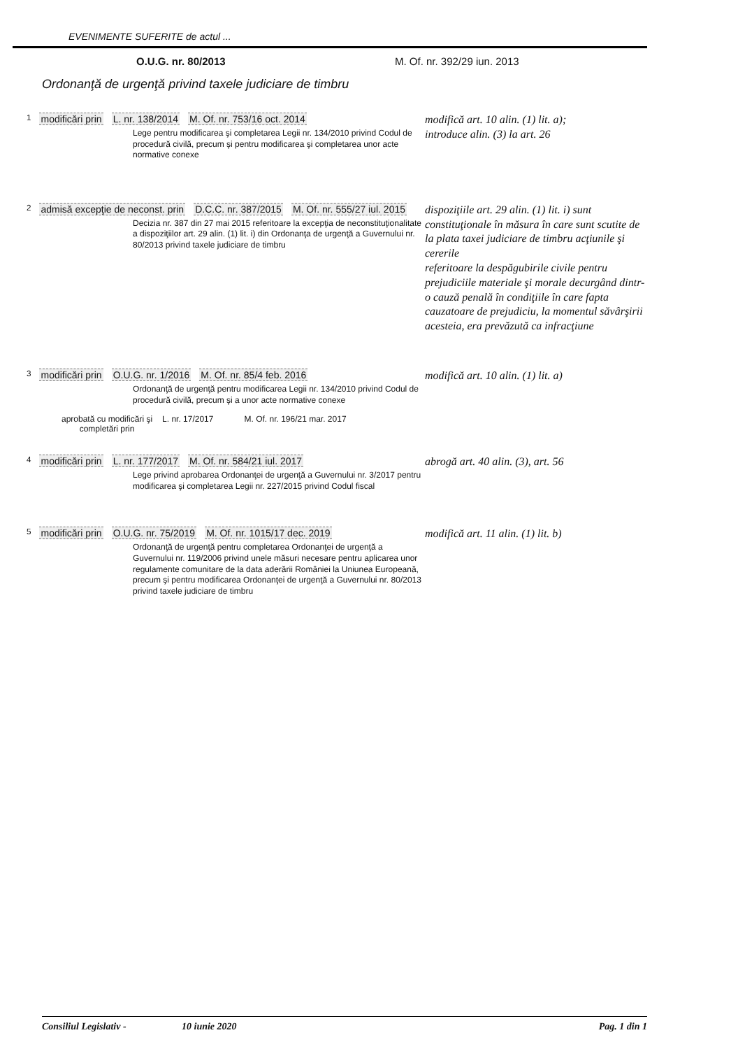EVENIMENTE SUFERITE de actul ...
O.U.G. nr. 80/2013 M. Of. nr. 392/29 iun. 2013
Ordonanţă de urgenţă privind taxele judiciare de timbru
1 modificări prin L. nr. 138/2014 M. Of. nr. 753/16 oct. 2014
Lege pentru modificarea şi completarea Legii nr. 134/2010 privind Codul de procedură civilă, precum şi pentru modificarea şi completarea unor acte normative conexe
modifică art. 10 alin. (1) lit. a);
introduce alin. (3) la art. 26
2 admisă excepţie de neconst. prin D.C.C. nr. 387/2015 M. Of. nr. 555/27 iul. 2015
Decizia nr. 387 din 27 mai 2015 referitoare la excepţia de neconstituţionalitate a dispoziţiilor art. 29 alin. (1) lit. i) din Ordonanţa de urgenţă a Guvernului nr. 80/2013 privind taxele judiciare de timbru
dispoziţiile art. 29 alin. (1) lit. i) sunt constituţionale în măsura în care sunt scutite de la plata taxei judiciare de timbru acţiunile şi cererile
referitoare la despăgubirile civile pentru prejudiciile materiale şi morale decurgând dintr-o cauză penală în condiţiile în care fapta cauzatoare de prejudiciu, la momentul săvârşirii acesteia, era prevăzută ca infracţiune
3 modificări prin O.U.G. nr. 1/2016 M. Of. nr. 85/4 feb. 2016
Ordonanţă de urgenţă pentru modificarea Legii nr. 134/2010 privind Codul de procedură civilă, precum şi a unor acte normative conexe
aprobată cu modificări şi
completări prin L. nr. 17/2017 M. Of. nr. 196/21 mar. 2017
modifică art. 10 alin. (1) lit. a)
4 modificări prin L. nr. 177/2017 M. Of. nr. 584/21 iul. 2017
Lege privind aprobarea Ordonanţei de urgenţă a Guvernului nr. 3/2017 pentru modificarea şi completarea Legii nr. 227/2015 privind Codul fiscal
abrogă art. 40 alin. (3), art. 56
5 modificări prin O.U.G. nr. 75/2019 M. Of. nr. 1015/17 dec. 2019
Ordonanţă de urgenţă pentru completarea Ordonanţei de urgenţă a Guvernului nr. 119/2006 privind unele măsuri necesare pentru aplicarea unor regulamente comunitare de la data aderării României la Uniunea Europeană, precum şi pentru modificarea Ordonanţei de urgenţă a Guvernului nr. 80/2013 privind taxele judiciare de timbru
modifică art. 11 alin. (1) lit. b)
Consiliul Legislativ - 10 iunie 2020 Pag. 1 din 1